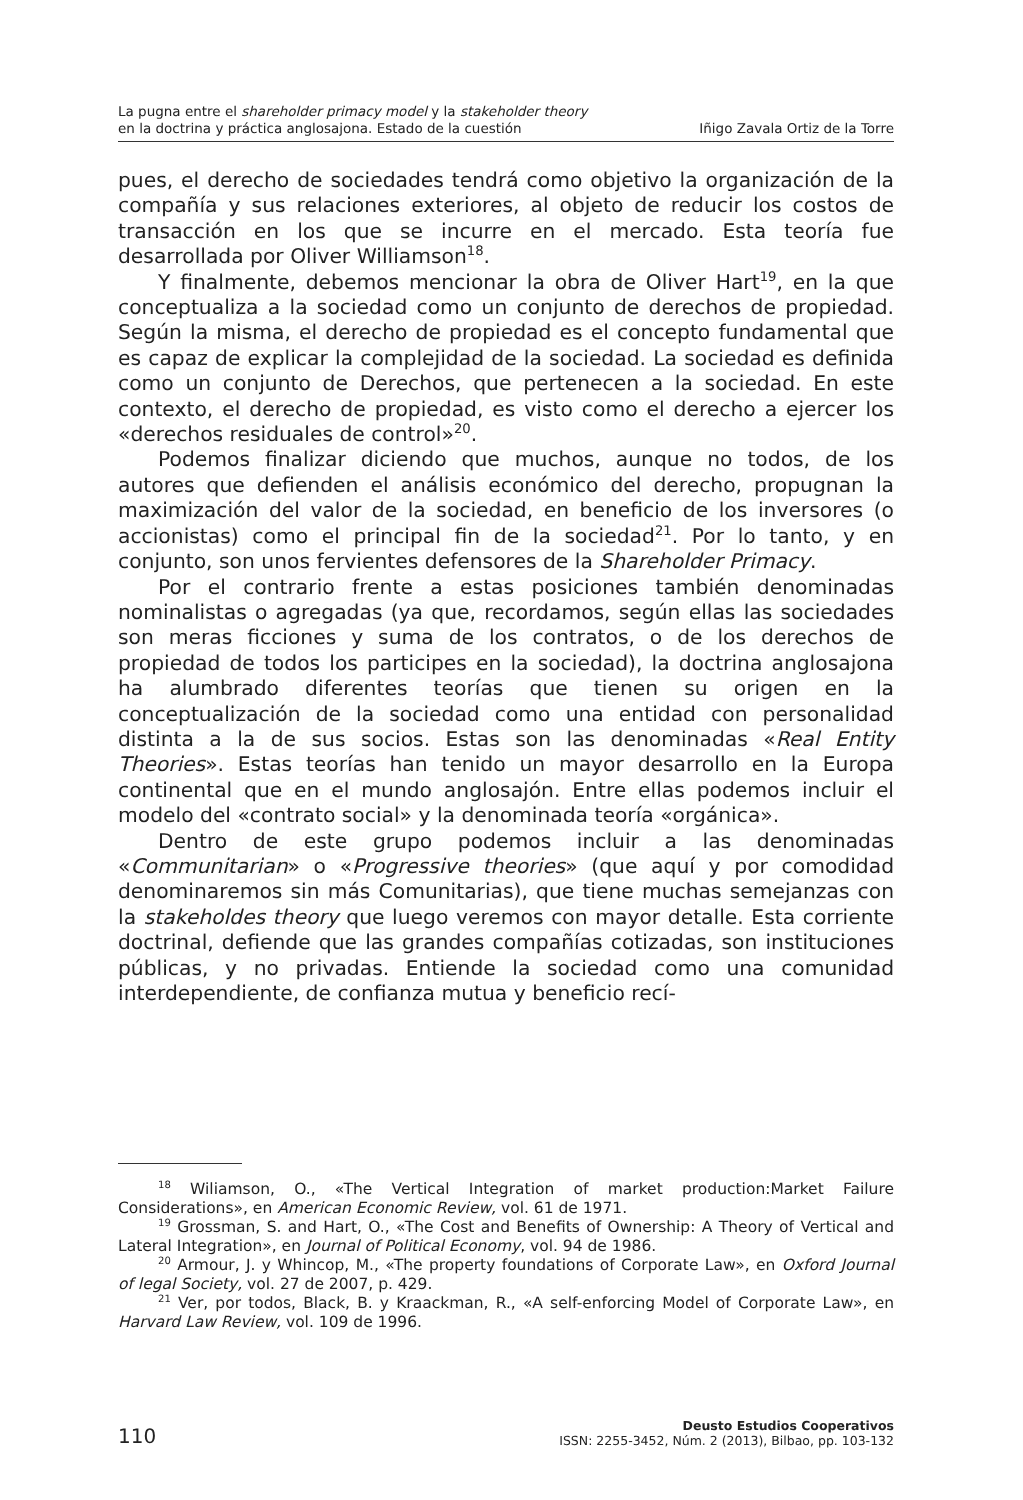La pugna entre el shareholder primacy model y la stakeholder theory
en la doctrina y práctica anglosajona. Estado de la cuestión
Iñigo Zavala Ortiz de la Torre
pues, el derecho de sociedades tendrá como objetivo la organización de la compañía y sus relaciones exteriores, al objeto de reducir los costos de transacción en los que se incurre en el mercado. Esta teoría fue desarrollada por Oliver Williamson<sup>18</sup>.
Y finalmente, debemos mencionar la obra de Oliver Hart<sup>19</sup>, en la que conceptualiza a la sociedad como un conjunto de derechos de propiedad. Según la misma, el derecho de propiedad es el concepto fundamental que es capaz de explicar la complejidad de la sociedad. La sociedad es definida como un conjunto de Derechos, que pertenecen a la sociedad. En este contexto, el derecho de propiedad, es visto como el derecho a ejercer los «derechos residuales de control»<sup>20</sup>.
Podemos finalizar diciendo que muchos, aunque no todos, de los autores que defienden el análisis económico del derecho, propugnan la maximización del valor de la sociedad, en beneficio de los inversores (o accionistas) como el principal fin de la sociedad<sup>21</sup>. Por lo tanto, y en conjunto, son unos fervientes defensores de la Shareholder Primacy.
Por el contrario frente a estas posiciones también denominadas nominalistas o agregadas (ya que, recordamos, según ellas las sociedades son meras ficciones y suma de los contratos, o de los derechos de propiedad de todos los participes en la sociedad), la doctrina anglosajona ha alumbrado diferentes teorías que tienen su origen en la conceptualización de la sociedad como una entidad con personalidad distinta a la de sus socios. Estas son las denominadas «Real Entity Theories». Estas teorías han tenido un mayor desarrollo en la Europa continental que en el mundo anglosajón. Entre ellas podemos incluir el modelo del «contrato social» y la denominada teoría «orgánica».
Dentro de este grupo podemos incluir a las denominadas «Communitarian» o «Progressive theories» (que aquí y por comodidad denominaremos sin más Comunitarias), que tiene muchas semejanzas con la stakeholdes theory que luego veremos con mayor detalle. Esta corriente doctrinal, defiende que las grandes compañías cotizadas, son instituciones públicas, y no privadas. Entiende la sociedad como una comunidad interdependiente, de confianza mutua y beneficio recí-
<sup>18</sup> Wiliamson, O., «The Vertical Integration of market production:Market Failure Considerations», en American Economic Review, vol. 61 de 1971.
<sup>19</sup> Grossman, S. and Hart, O., «The Cost and Benefits of Ownership: A Theory of Vertical and Lateral Integration», en Journal of Political Economy, vol. 94 de 1986.
<sup>20</sup> Armour, J. y Whincop, M., «The property foundations of Corporate Law», en Oxford Journal of legal Society, vol. 27 de 2007, p. 429.
<sup>21</sup> Ver, por todos, Black, B. y Kraackman, R., «A self-enforcing Model of Corporate Law», en Harvard Law Review, vol. 109 de 1996.
110
Deusto Estudios Cooperativos
ISSN: 2255-3452, Núm. 2 (2013), Bilbao, pp. 103-132